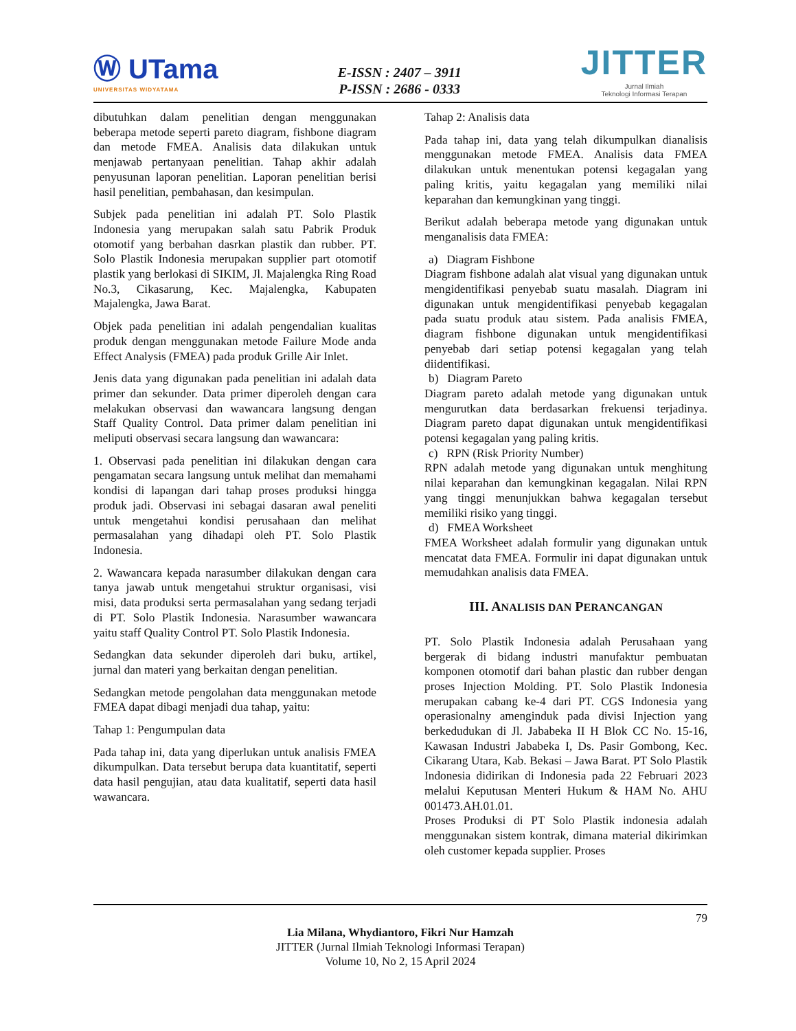Ⓦ UTama
UNIVERSITAS WIDYATAMA
E-ISSN : 2407 – 3911
P-ISSN : 2686 - 0333
JITTER
Jurnal Ilmiah
Teknologi Informasi Terapan
dibutuhkan dalam penelitian dengan menggunakan beberapa metode seperti pareto diagram, fishbone diagram dan metode FMEA. Analisis data dilakukan untuk menjawab pertanyaan penelitian. Tahap akhir adalah penyusunan laporan penelitian. Laporan penelitian berisi hasil penelitian, pembahasan, dan kesimpulan.
Subjek pada penelitian ini adalah PT. Solo Plastik Indonesia yang merupakan salah satu Pabrik Produk otomotif yang berbahan dasrkan plastik dan rubber. PT. Solo Plastik Indonesia merupakan supplier part otomotif plastik yang berlokasi di SIKIM, Jl. Majalengka Ring Road No.3, Cikasarung, Kec. Majalengka, Kabupaten Majalengka, Jawa Barat.
Objek pada penelitian ini adalah pengendalian kualitas produk dengan menggunakan metode Failure Mode anda Effect Analysis (FMEA) pada produk Grille Air Inlet.
Jenis data yang digunakan pada penelitian ini adalah data primer dan sekunder. Data primer diperoleh dengan cara melakukan observasi dan wawancara langsung dengan Staff Quality Control. Data primer dalam penelitian ini meliputi observasi secara langsung dan wawancara:
1. Observasi pada penelitian ini dilakukan dengan cara pengamatan secara langsung untuk melihat dan memahami kondisi di lapangan dari tahap proses produksi hingga produk jadi. Observasi ini sebagai dasaran awal peneliti untuk mengetahui kondisi perusahaan dan melihat permasalahan yang dihadapi oleh PT. Solo Plastik Indonesia.
2. Wawancara kepada narasumber dilakukan dengan cara tanya jawab untuk mengetahui struktur organisasi, visi misi, data produksi serta permasalahan yang sedang terjadi di PT. Solo Plastik Indonesia. Narasumber wawancara yaitu staff Quality Control PT. Solo Plastik Indonesia.
Sedangkan data sekunder diperoleh dari buku, artikel, jurnal dan materi yang berkaitan dengan penelitian.
Sedangkan metode pengolahan data menggunakan metode FMEA dapat dibagi menjadi dua tahap, yaitu:
Tahap 1: Pengumpulan data
Pada tahap ini, data yang diperlukan untuk analisis FMEA dikumpulkan. Data tersebut berupa data kuantitatif, seperti data hasil pengujian, atau data kualitatif, seperti data hasil wawancara.
Tahap 2: Analisis data
Pada tahap ini, data yang telah dikumpulkan dianalisis menggunakan metode FMEA. Analisis data FMEA dilakukan untuk menentukan potensi kegagalan yang paling kritis, yaitu kegagalan yang memiliki nilai keparahan dan kemungkinan yang tinggi.
Berikut adalah beberapa metode yang digunakan untuk menganalisis data FMEA:
a) Diagram Fishbone
Diagram fishbone adalah alat visual yang digunakan untuk mengidentifikasi penyebab suatu masalah. Diagram ini digunakan untuk mengidentifikasi penyebab kegagalan pada suatu produk atau sistem. Pada analisis FMEA, diagram fishbone digunakan untuk mengidentifikasi penyebab dari setiap potensi kegagalan yang telah diidentifikasi.
b) Diagram Pareto
Diagram pareto adalah metode yang digunakan untuk mengurutkan data berdasarkan frekuensi terjadinya. Diagram pareto dapat digunakan untuk mengidentifikasi potensi kegagalan yang paling kritis.
c) RPN (Risk Priority Number)
RPN adalah metode yang digunakan untuk menghitung nilai keparahan dan kemungkinan kegagalan. Nilai RPN yang tinggi menunjukkan bahwa kegagalan tersebut memiliki risiko yang tinggi.
d) FMEA Worksheet
FMEA Worksheet adalah formulir yang digunakan untuk mencatat data FMEA. Formulir ini dapat digunakan untuk memudahkan analisis data FMEA.
III. ANALISIS DAN PERANCANGAN
PT. Solo Plastik Indonesia adalah Perusahaan yang bergerak di bidang industri manufaktur pembuatan komponen otomotif dari bahan plastic dan rubber dengan proses Injection Molding. PT. Solo Plastik Indonesia merupakan cabang ke-4 dari PT. CGS Indonesia yang operasionalny amenginduk pada divisi Injection yang berkedudukan di Jl. Jababeka II H Blok CC No. 15-16, Kawasan Industri Jababeka I, Ds. Pasir Gombong, Kec. Cikarang Utara, Kab. Bekasi – Jawa Barat. PT Solo Plastik Indonesia didirikan di Indonesia pada 22 Februari 2023 melalui Keputusan Menteri Hukum & HAM No. AHU 001473.AH.01.01.
Proses Produksi di PT Solo Plastik indonesia adalah menggunakan sistem kontrak, dimana material dikirimkan oleh customer kepada supplier. Proses
79
Lia Milana, Whydiantoro, Fikri Nur Hamzah
JITTER (Jurnal Ilmiah Teknologi Informasi Terapan)
Volume 10, No 2, 15 April 2024